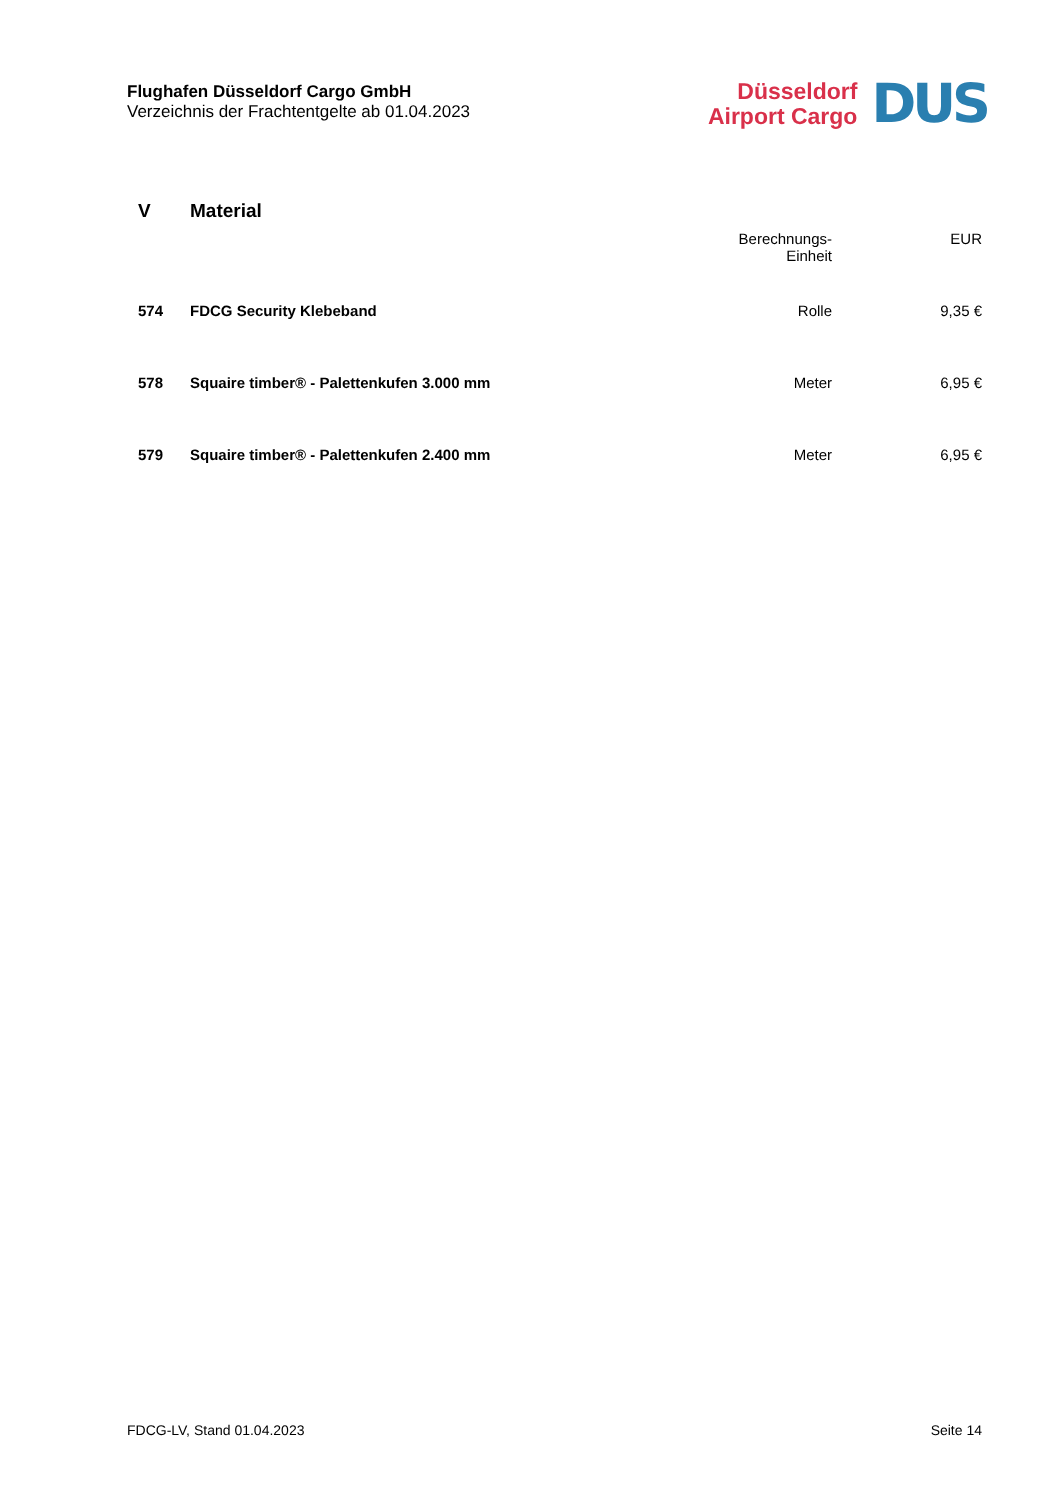Flughafen Düsseldorf Cargo GmbH
Verzeichnis der Frachtentgelte ab 01.04.2023
Düsseldorf
Airport Cargo
DUS
| V | Material | Berechnungs- Einheit | EUR |
| --- | --- | --- | --- |
| 574 | FDCG Security Klebeband | Rolle | 9,35 € |
| 578 | Squaire timber® - Palettenkufen 3.000 mm | Meter | 6,95 € |
| 579 | Squaire timber® - Palettenkufen 2.400 mm | Meter | 6,95 € |
FDCG-LV, Stand 01.04.2023 Seite 14